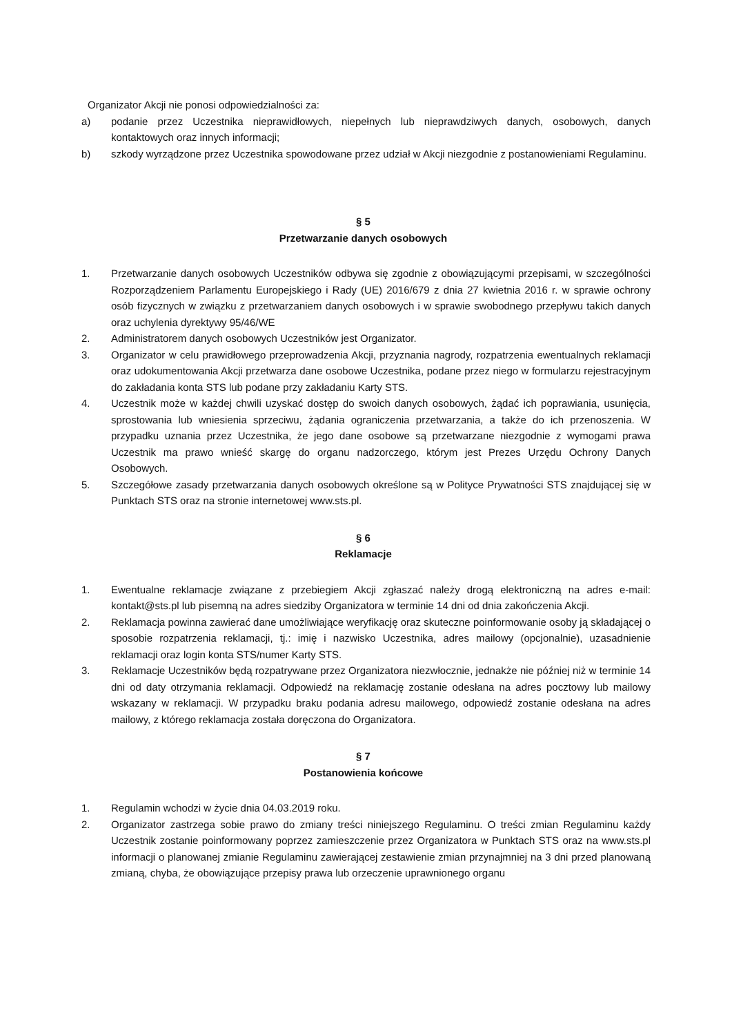Organizator Akcji nie ponosi odpowiedzialności za:
a) podanie przez Uczestnika nieprawidłowych, niepełnych lub nieprawdziwych danych, osobowych, danych kontaktowych oraz innych informacji;
b) szkody wyrządzone przez Uczestnika spowodowane przez udział w Akcji niezgodnie z postanowieniami Regulaminu.
§ 5
Przetwarzanie danych osobowych
1. Przetwarzanie danych osobowych Uczestników odbywa się zgodnie z obowiązującymi przepisami, w szczególności Rozporządzeniem Parlamentu Europejskiego i Rady (UE) 2016/679 z dnia 27 kwietnia 2016 r. w sprawie ochrony osób fizycznych w związku z przetwarzaniem danych osobowych i w sprawie swobodnego przepływu takich danych oraz uchylenia dyrektywy 95/46/WE
2. Administratorem danych osobowych Uczestników jest Organizator.
3. Organizator w celu prawidłowego przeprowadzenia Akcji, przyznania nagrody, rozpatrzenia ewentualnych reklamacji oraz udokumentowania Akcji przetwarza dane osobowe Uczestnika, podane przez niego w formularzu rejestracyjnym do zakładania konta STS lub podane przy zakładaniu Karty STS.
4. Uczestnik może w każdej chwili uzyskać dostęp do swoich danych osobowych, żądać ich poprawiania, usunięcia, sprostowania lub wniesienia sprzeciwu, żądania ograniczenia przetwarzania, a także do ich przenoszenia. W przypadku uznania przez Uczestnika, że jego dane osobowe są przetwarzane niezgodnie z wymogami prawa Uczestnik ma prawo wnieść skargę do organu nadzorczego, którym jest Prezes Urzędu Ochrony Danych Osobowych.
5. Szczegółowe zasady przetwarzania danych osobowych określone są w Polityce Prywatności STS znajdującej się w Punktach STS oraz na stronie internetowej www.sts.pl.
§ 6
Reklamacje
1. Ewentualne reklamacje związane z przebiegiem Akcji zgłaszać należy drogą elektroniczną na adres e-mail: kontakt@sts.pl lub pisemną na adres siedziby Organizatora w terminie 14 dni od dnia zakończenia Akcji.
2. Reklamacja powinna zawierać dane umożliwiające weryfikację oraz skuteczne poinformowanie osoby ją składającej o sposobie rozpatrzenia reklamacji, tj.: imię i nazwisko Uczestnika, adres mailowy (opcjonalnie), uzasadnienie reklamacji oraz login konta STS/numer Karty STS.
3. Reklamacje Uczestników będą rozpatrywane przez Organizatora niezwłocznie, jednakże nie później niż w terminie 14 dni od daty otrzymania reklamacji. Odpowiedź na reklamację zostanie odesłana na adres pocztowy lub mailowy wskazany w reklamacji. W przypadku braku podania adresu mailowego, odpowiedź zostanie odesłana na adres mailowy, z którego reklamacja została doręczona do Organizatora.
§ 7
Postanowienia końcowe
1. Regulamin wchodzi w życie dnia 04.03.2019 roku.
2. Organizator zastrzega sobie prawo do zmiany treści niniejszego Regulaminu. O treści zmian Regulaminu każdy Uczestnik zostanie poinformowany poprzez zamieszczenie przez Organizatora w Punktach STS oraz na www.sts.pl informacji o planowanej zmianie Regulaminu zawierającej zestawienie zmian przynajmniej na 3 dni przed planowaną zmianą, chyba, że obowiązujące przepisy prawa lub orzeczenie uprawnionego organu